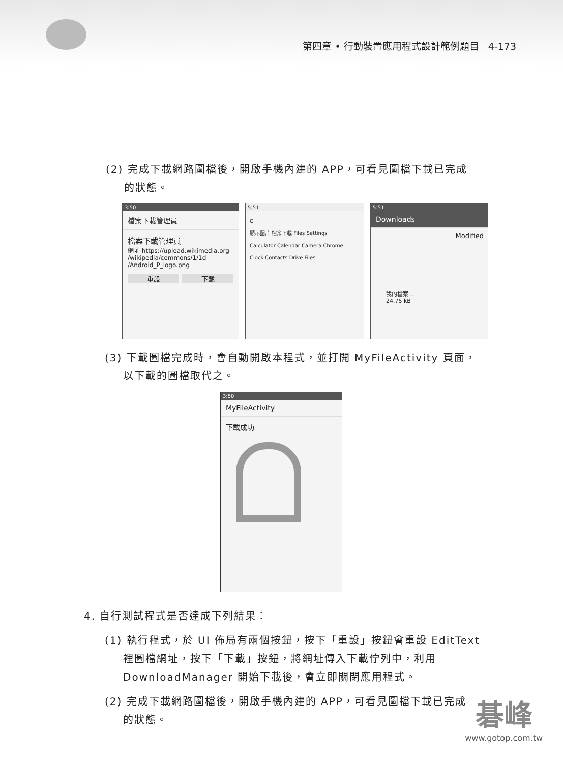第四章 • 行動裝置應用程式設計範例題目 4-173
(2) 完成下載網路圖檔後，開啟手機內建的 APP，可看見圖檔下載已完成
的狀態。
3:50
檔案下載管理員
檔案下載管理員
網址 https://upload.wikimedia.org /wikipedia/commons/1/1d /Android_P_logo.png
重設 下載
5:51
G
顯示圖片 檔案下載 Files Settings
Calculator Calendar Camera Chrome
Clock Contacts Drive Files
5:51
Downloads
Modified
我的檔案...
24.75 kB
(3) 下載圖檔完成時，會自動開啟本程式，並打開 MyFileActivity 頁面，
以下載的圖檔取代之。
3:50
MyFileActivity
下載成功
4. 自行測試程式是否達成下列結果：
(1) 執行程式，於 UI 佈局有兩個按鈕，按下「重設」按鈕會重設 EditText
裡圖檔網址，按下「下載」按鈕，將網址傳入下載佇列中，利用
DownloadManager 開始下載後，會立即關閉應用程式。
(2) 完成下載網路圖檔後，開啟手機內建的 APP，可看見圖檔下載已完成
的狀態。
碁峰
www.gotop.com.tw